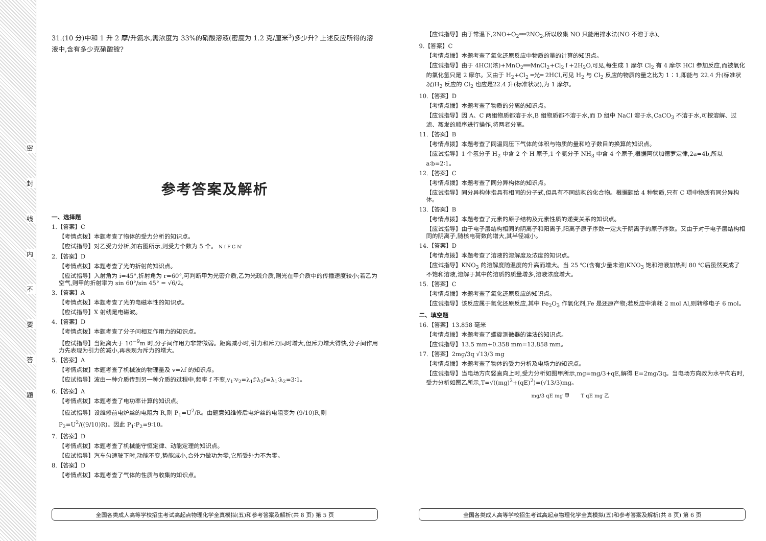密封线内不要答题
31.(10 分)中和 1 升 2 摩/升氨水,需浓度为 33%的硝酸溶液(密度为 1.2 克/厘米<sup>3</sup>)多少升? 上述反应所得的溶液中,含有多少克硝酸铵?
参考答案及解析
一、选择题
1.【答案】C
【考情点拨】本题考查了物体的受力分析的知识点。
【应试指导】对乙受力分析,如右图所示,则受力个数为 5 个。 N f F G N′
2.【答案】D
【考情点拨】本题考查了光的折射的知识点。
【应试指导】入射角为 i=45°,折射角为 r=60°,可判断甲为光密介质,乙为光疏介质,则光在甲介质中的传播速度较小;若乙为空气,则甲的折射率为 sin 60°/sin 45° = √6/2。
3.【答案】A
【考情点拨】本题考查了光的电磁本性的知识点。
【应试指导】X 射线是电磁波。
4.【答案】D
【考情点拨】本题考查了分子间相互作用力的知识点。
【应试指导】当距离大于 10<sup>−9</sup>m 时,分子间作用力非常微弱。距离减小时,引力和斥力同时增大,但斥力增大得快,分子间作用力先表现为引力的减小,再表现为斥力的增大。
5.【答案】A
【考情点拨】本题考查了机械波的物理量及 v=λf 的知识点。
【应试指导】波由一种介质传到另一种介质的过程中,频率 f 不变,v<sub>1</sub>∶v<sub>2</sub>=λ<sub>1</sub>f∶λ<sub>2</sub>f=λ<sub>1</sub>∶λ<sub>2</sub>=3∶1。
6.【答案】A
【考情点拨】本题考查了电功率计算的知识点。
【应试指导】设维修前电炉丝的电阻为 R,则 P<sub>1</sub>=U<sup>2</sup>/R。由题意知维修后电炉丝的电阻变为 (9/10)R,则 P<sub>2</sub>=U<sup>2</sup>/((9/10)R)。因此 P<sub>1</sub>∶P<sub>2</sub>=9∶10。
7.【答案】D
【考情点拨】本题考查了机械能守恒定律、动能定理的知识点。
【应试指导】汽车匀速驶下时,动能不变,势能减小,合外力做功为零,它所受外力不为零。
8.【答案】D
【考情点拨】本题考查了气体的性质与收集的知识点。
全国各类成人高等学校招生考试高起点物理化学全真模拟(五)和参考答案及解析(共 8 页) 第 5 页
【应试指导】由于常温下,2NO+O<sub>2</sub>══2NO<sub>2</sub>,所以收集 NO 只能用排水法(NO 不溶于水)。
9.【答案】C
【考情点拨】本题考查了氧化还原反应中物质的量的计算的知识点。
【应试指导】由于 4HCl(浓)+MnO<sub>2</sub>══MnCl<sub>2</sub>+Cl<sub>2</sub>↑+2H<sub>2</sub>O,可见,每生成 1 摩尔 Cl<sub>2</sub> 有 4 摩尔 HCl 参加反应,而被氧化的氯化氢只是 2 摩尔。又由于 H<sub>2</sub>+Cl<sub>2</sub> ═光═ 2HCl,可见 H<sub>2</sub> 与 Cl<sub>2</sub> 反应的物质的量之比为 1∶1,即能与 22.4 升(标准状况)H<sub>2</sub> 反应的 Cl<sub>2</sub> 也应是22.4 升(标准状况),为 1 摩尔。
10.【答案】D
【考情点拨】本题考查了物质的分离的知识点。
【应试指导】因 A、C 两组物质都溶于水,B 组物质都不溶于水,而 D 组中 NaCl 溶于水,CaCO<sub>3</sub> 不溶于水,可按溶解、过滤、蒸发的顺序进行操作,将两者分离。
11.【答案】B
【考情点拨】本题考查了同温同压下气体的体积与物质的量和粒子数目的换算的知识点。
【应试指导】1 个氢分子 H<sub>2</sub> 中含 2 个 H 原子,1 个氨分子 NH<sub>3</sub> 中含 4 个原子,根据阿伏加德罗定律,2a=4b,所以 a∶b=2∶1。
12.【答案】C
【考情点拨】本题考查了同分异构体的知识点。
【应试指导】同分异构体指具有相同的分子式,但具有不同结构的化合物。根据题给 4 种物质,只有 C 项中物质有同分异构体。
13.【答案】B
【考情点拨】本题考查了元素的原子结构及元素性质的递变关系的知识点。
【应试指导】由于电子层结构相同的阴离子和阳离子,阳离子原子序数一定大于阴离子的原子序数。又由于对于电子层结构相同的阴离子,随核电荷数的增大,其半径减小。
14.【答案】D
【考情点拨】本题考查了溶液的溶解度及浓度的知识点。
【应试指导】KNO<sub>3</sub> 的溶解度随温度的升高而增大。当 25 ℃(含有少量未溶)KNO<sub>3</sub> 饱和溶液加热到 80 ℃后虽然变成了不饱和溶液,溶解于其中的溶质的质量增多,溶液浓度增大。
15.【答案】C
【考情点拨】本题考查了氧化还原反应的知识点。
【应试指导】该反应属于氧化还原反应,其中 Fe<sub>2</sub>O<sub>3</sub> 作氧化剂,Fe 是还原产物;若反应中消耗 2 mol Al,则转移电子 6 mol。
二、填空题
16.【答案】13.858 毫米
【考情点拨】本题考查了螺旋测微器的读法的知识点。
【应试指导】13.5 mm+0.358 mm=13.858 mm。
17.【答案】2mg/3q √13/3 mg
【考情点拨】本题考查了物体的受力分析及电场力的知识点。
【应试指导】当电场方向竖直向上时,受力分析如图甲所示,mg=mg/3+qE,解得 E=2mg/3q。当电场方向改为水平向右时,受力分析如图乙所示,T=√((mg)<sup>2</sup>+(qE)<sup>2</sup>)=(√13/3)mg。
mg/3 qE mg 甲 T qE mg 乙
全国各类成人高等学校招生考试高起点物理化学全真模拟(五)和参考答案及解析(共 8 页) 第 6 页